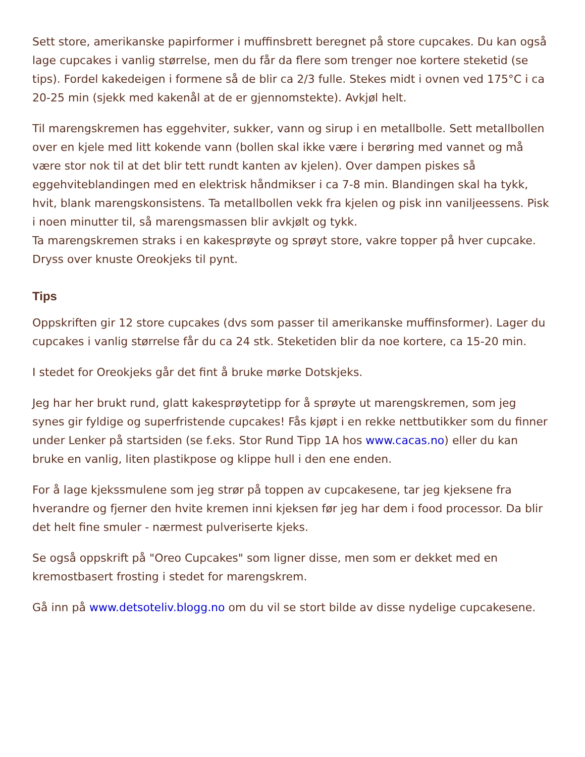Sett store, amerikanske papirformer i muffinsbrett beregnet på store cupcakes. Du kan også lage cupcakes i vanlig størrelse, men du får da flere som trenger noe kortere steketid (se tips). Fordel kakedeigen i formene så de blir ca 2/3 fulle. Stekes midt i ovnen ved 175°C i ca 20-25 min (sjekk med kakenål at de er gjennomstekte). Avkjøl helt.
Til marengskremen has eggehviter, sukker, vann og sirup i en metallbolle. Sett metallbollen over en kjele med litt kokende vann (bollen skal ikke være i berøring med vannet og må være stor nok til at det blir tett rundt kanten av kjelen). Over dampen piskes så eggehviteblandingen med en elektrisk håndmikser i ca 7-8 min. Blandingen skal ha tykk, hvit, blank marengskonsistens. Ta metallbollen vekk fra kjelen og pisk inn vaniljeessens. Pisk i noen minutter til, så marengsmassen blir avkjølt og tykk.
Ta marengskremen straks i en kakesprøyte og sprøyt store, vakre topper på hver cupcake. Dryss over knuste Oreokjeks til pynt.
Tips
Oppskriften gir 12 store cupcakes (dvs som passer til amerikanske muffinsformer). Lager du cupcakes i vanlig størrelse får du ca 24 stk. Steketiden blir da noe kortere, ca 15-20 min.
I stedet for Oreokjeks går det fint å bruke mørke Dotskjeks.
Jeg har her brukt rund, glatt kakesprøytetipp for å sprøyte ut marengskremen, som jeg synes gir fyldige og superfristende cupcakes! Fås kjøpt i en rekke nettbutikker som du finner under Lenker på startsiden (se f.eks. Stor Rund Tipp 1A hos www.cacas.no) eller du kan bruke en vanlig, liten plastikpose og klippe hull i den ene enden.
For å lage kjekssmulene som jeg strør på toppen av cupcakesene, tar jeg kjeksene fra hverandre og fjerner den hvite kremen inni kjeksen før jeg har dem i food processor. Da blir det helt fine smuler - nærmest pulveriserte kjeks.
Se også oppskrift på "Oreo Cupcakes" som ligner disse, men som er dekket med en kremostbasert frosting i stedet for marengskrem.
Gå inn på www.detsoteliv.blogg.no om du vil se stort bilde av disse nydelige cupcakesene.